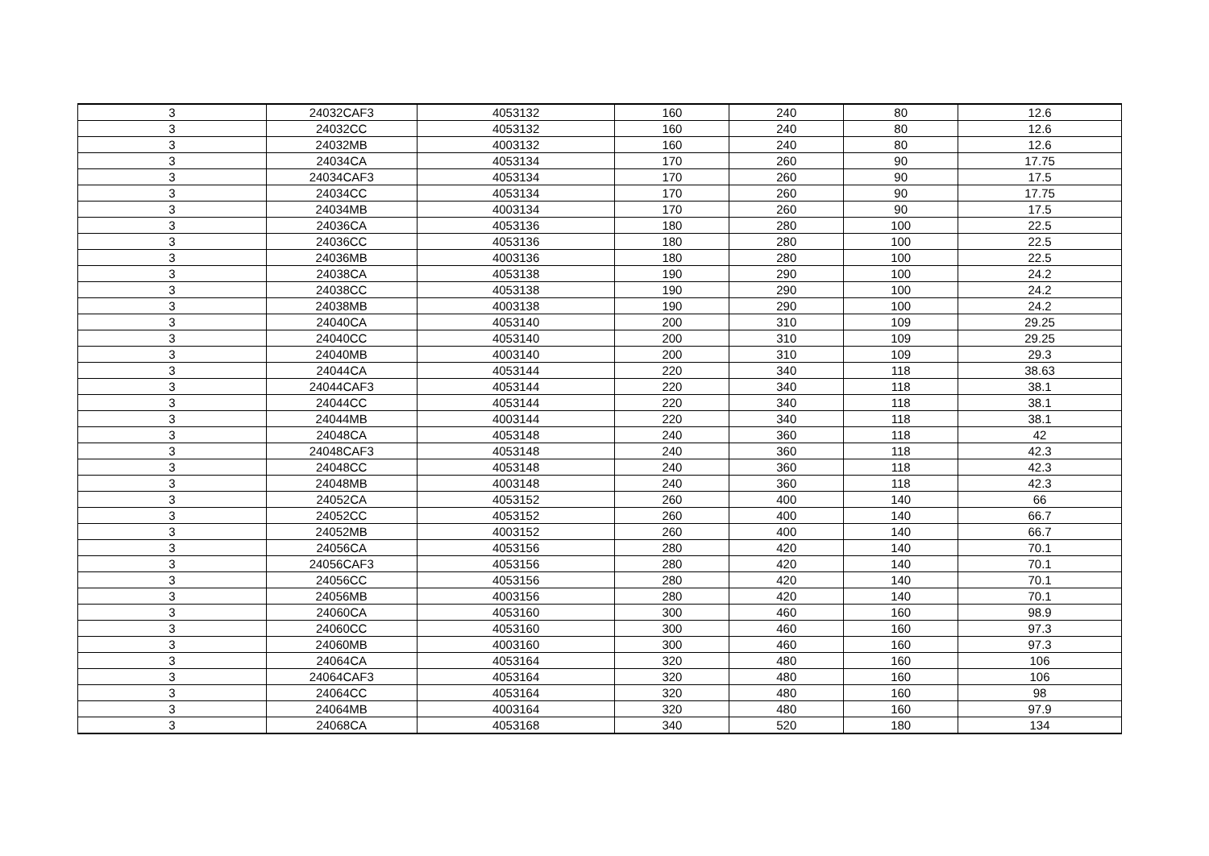| 3 | 24032CAF3 | 4053132 | 160 | 240 | 80 | 12.6 |
| 3 | 24032CC | 4053132 | 160 | 240 | 80 | 12.6 |
| 3 | 24032MB | 4003132 | 160 | 240 | 80 | 12.6 |
| 3 | 24034CA | 4053134 | 170 | 260 | 90 | 17.75 |
| 3 | 24034CAF3 | 4053134 | 170 | 260 | 90 | 17.5 |
| 3 | 24034CC | 4053134 | 170 | 260 | 90 | 17.75 |
| 3 | 24034MB | 4003134 | 170 | 260 | 90 | 17.5 |
| 3 | 24036CA | 4053136 | 180 | 280 | 100 | 22.5 |
| 3 | 24036CC | 4053136 | 180 | 280 | 100 | 22.5 |
| 3 | 24036MB | 4003136 | 180 | 280 | 100 | 22.5 |
| 3 | 24038CA | 4053138 | 190 | 290 | 100 | 24.2 |
| 3 | 24038CC | 4053138 | 190 | 290 | 100 | 24.2 |
| 3 | 24038MB | 4003138 | 190 | 290 | 100 | 24.2 |
| 3 | 24040CA | 4053140 | 200 | 310 | 109 | 29.25 |
| 3 | 24040CC | 4053140 | 200 | 310 | 109 | 29.25 |
| 3 | 24040MB | 4003140 | 200 | 310 | 109 | 29.3 |
| 3 | 24044CA | 4053144 | 220 | 340 | 118 | 38.63 |
| 3 | 24044CAF3 | 4053144 | 220 | 340 | 118 | 38.1 |
| 3 | 24044CC | 4053144 | 220 | 340 | 118 | 38.1 |
| 3 | 24044MB | 4003144 | 220 | 340 | 118 | 38.1 |
| 3 | 24048CA | 4053148 | 240 | 360 | 118 | 42 |
| 3 | 24048CAF3 | 4053148 | 240 | 360 | 118 | 42.3 |
| 3 | 24048CC | 4053148 | 240 | 360 | 118 | 42.3 |
| 3 | 24048MB | 4003148 | 240 | 360 | 118 | 42.3 |
| 3 | 24052CA | 4053152 | 260 | 400 | 140 | 66 |
| 3 | 24052CC | 4053152 | 260 | 400 | 140 | 66.7 |
| 3 | 24052MB | 4003152 | 260 | 400 | 140 | 66.7 |
| 3 | 24056CA | 4053156 | 280 | 420 | 140 | 70.1 |
| 3 | 24056CAF3 | 4053156 | 280 | 420 | 140 | 70.1 |
| 3 | 24056CC | 4053156 | 280 | 420 | 140 | 70.1 |
| 3 | 24056MB | 4003156 | 280 | 420 | 140 | 70.1 |
| 3 | 24060CA | 4053160 | 300 | 460 | 160 | 98.9 |
| 3 | 24060CC | 4053160 | 300 | 460 | 160 | 97.3 |
| 3 | 24060MB | 4003160 | 300 | 460 | 160 | 97.3 |
| 3 | 24064CA | 4053164 | 320 | 480 | 160 | 106 |
| 3 | 24064CAF3 | 4053164 | 320 | 480 | 160 | 106 |
| 3 | 24064CC | 4053164 | 320 | 480 | 160 | 98 |
| 3 | 24064MB | 4003164 | 320 | 480 | 160 | 97.9 |
| 3 | 24068CA | 4053168 | 340 | 520 | 180 | 134 |